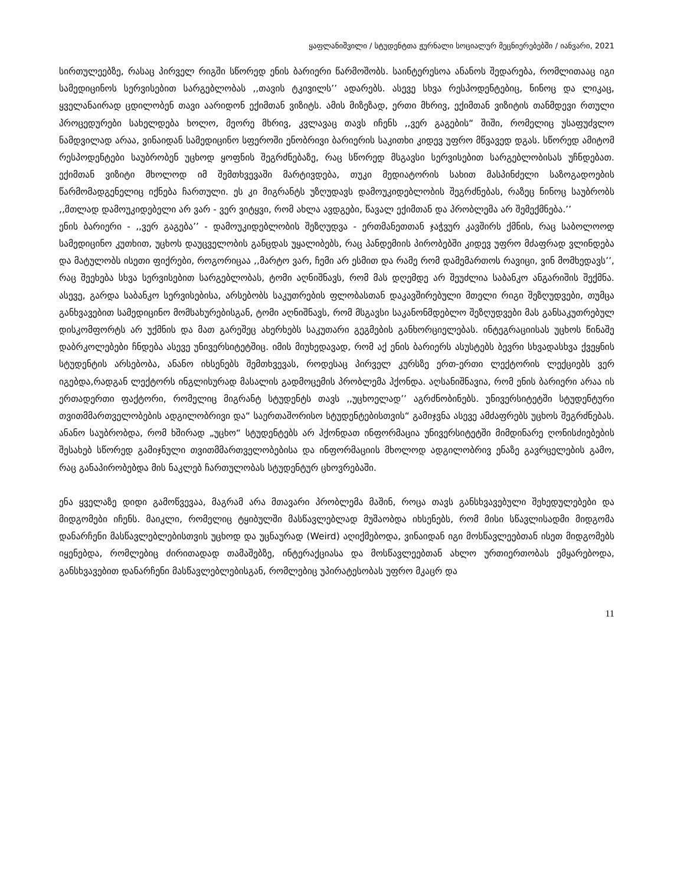ყაფლანიშვილი / სტუდენტთა ჟურნალი სოციალურ მეცნიერებებში / იანვარი, 2021
სირთულეებზე, რასაც პირველ რიგში სწორედ ენის ბარიერი წარმოშობს. საინტერესოა ანანოს შედარება, რომლითააც იგი სამედიცინოს სერვისებით სარგებლობას ,,თავის ტკივილს’’ ადარებს. ასევე სხვა რესპოდენტებიც, ნინოც და ლიკაც, ყველანაირად ცდილობენ თავი აარიდონ ექიმთან ვიზიტს. ამის მიზეზად, ერთი მხრივ, ექიმთან ვიზიტის თანმდევი რთული პროცედურები სახელდება ხოლო, მეორე მხრივ, კვლავაც თავს იჩენს ,,ვერ გაგების“ შიში, რომელიც უსაფუძვლო ნამდვილად არაა, ვინაიდან სამედიცინო სფეროში ენობრივი ბარიერის საკითხი კიდევ უფრო მწვავედ დგას. სწორედ ამიტომ რესპოდენტები საუბრობენ უცხოდ ყოფნის შეგრძნებაზე, რაც სწორედ მსგავსი სერვისებით სარგებლობისას უჩნდებათ. ექიმთან ვიზიტი მხოლოდ იმ შემთხვევაში მარტივდება, თუკი მედიატორის სახით მასპინძელი საზოგადოების წარმომადგენელიც იქნება ჩართული. ეს კი მიგრანტს უზღუდავს დამოუკიდებლობის შეგრძნებას, რაზეც ნინოც საუბრობს ,,მთლად დამოუკიდებელი არ ვარ - ვერ ვიტყვი, რომ ახლა ავდგები, წავალ ექიმთან და პრობლემა არ შემექმნება.’’
ენის ბარიერი - ,,ვერ გაგება’’ - დამოუკიდებლობის შეზღუდვა - ერთმანეთთან ჯაჭვურ კავშირს ქმნის, რაც საბოლოოდ სამედიცინო კუთხით, უცხოს დაუცველობის განცდას უყალიბებს, რაც პანდემიის პირობებში კიდევ უფრო მძაფრად ვლინდება და მატულობს ისეთი ფიქრები, როგორიცაა ,,მარტო ვარ, ჩემი არ ესმით და რამე რომ დამემართოს რავიცი, ვინ მომხედავს’’, რაც შეეხება სხვა სერვისებით სარგებლობას, ტომი აღნიშნავს, რომ მას დღემდე არ შეუძლია საბანკო ანგარიშის შექმნა. ასევე, გარდა საბანკო სერვისებისა, არსებობს საკუთრების ფლობასთან დაკავშირებული მთელი რიგი შეზღუდვები, თუმცა განხვავებით სამედიცინო მომსახურებისგან, ტომი აღნიშნავს, რომ მსგავსი საკანონმდებლო შეზღუდვები მას განსაკუთრებულ დისკომფორტს არ უქმნის და მათ გარეშეც ახერხებს საკუთარი გეგმების განხორციელებას. ინტეგრაციისას უცხოს წინაშე დაბრკოლებები ჩნდება ასევე უნივერსიტეტშიც. იმის მიუხედავად, რომ აქ ენის ბარიერს ასუსტებს ბევრი სხვადასხვა ქვეყნის სტუდენტის არსებობა, ანანო იხსენებს შემთხვევას, როდესაც პირველ კურსზე ერთ-ერთი ლექტორის ლექციებს ვერ იგებდა,რადგან ლექტორს ინგლისურად მასალის გადმოცემის პრობლემა ჰქონდა. აღსანიშნავია, რომ ენის ბარიერი არაა ის ერთადერთი ფაქტორი, რომელიც მიგრანტ სტუდენტს თავს ,,უცხოელად’’ აგრძნობინებს. უნივერსიტეტში სტუდენტური თვითმმართველობების ადგილობრივი და“ საერთაშორისო სტუდენტებისთვის“ გამიჯვნა ასევე ამძაფრებს უცხოს შეგრძნებას. ანანო საუბრობდა, რომ ხშირად „უცხო“ სტუდენტებს არ ჰქონდათ ინფორმაცია უნივერსიტეტში მიმდინარე ღონისძიებების შესახებ სწორედ გამიჯნული თვითმმართველობებისა და ინფორმაციის მხოლოდ ადგილობრივ ენაზე გავრცელების გამო, რაც განაპირობებდა მის ნაკლებ ჩართულობას სტუდენტურ ცხოვრებაში.
ენა ყველაზე დიდი გამოწვევაა, მაგრამ არა მთავარი პრობლემა მაშინ, როცა თავს განსხვავებული შეხედულებები და მიდგომები იჩენს. მაიკლი, რომელიც ტყიბულში მასწავლებლად მუშაობდა იხსენებს, რომ მისი სწავლისადმი მიდგომა დანარჩენი მასწავლებლებისთვის უცხოდ და უცნაურად (Weird) აღიქმებოდა, ვინაიდან იგი მოსწავლეებთან ისეთ მიდგომებს იყენებდა, რომლებიც ძირითადად თამაშებზე, ინტერაქციასა და მოსწავლეებთან ახლო ურთიერთობას ემყარებოდა, განსხვავებით დანარჩენი მასწავლებლებისგან, რომლებიც უპირატესობას უფრო მკაცრ და
11